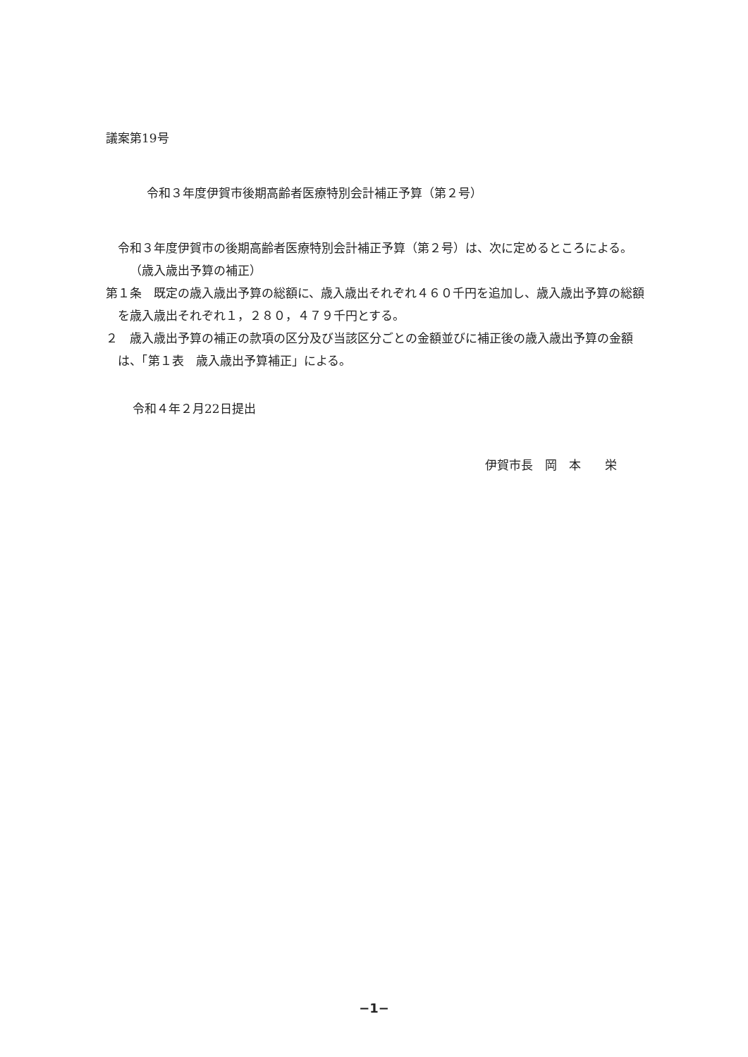議案第19号
令和３年度伊賀市後期高齢者医療特別会計補正予算（第２号）
令和３年度伊賀市の後期高齢者医療特別会計補正予算（第２号）は、次に定めるところによる。
（歳入歳出予算の補正）
第１条　既定の歳入歳出予算の総額に、歳入歳出それぞれ４６０千円を追加し、歳入歳出予算の総額を歳入歳出それぞれ１，２８０，４７９千円とする。
２　歳入歳出予算の補正の款項の区分及び当該区分ごとの金額並びに補正後の歳入歳出予算の金額は、「第１表　歳入歳出予算補正」による。
令和４年２月22日提出
伊賀市長　岡　本　　栄
−1−